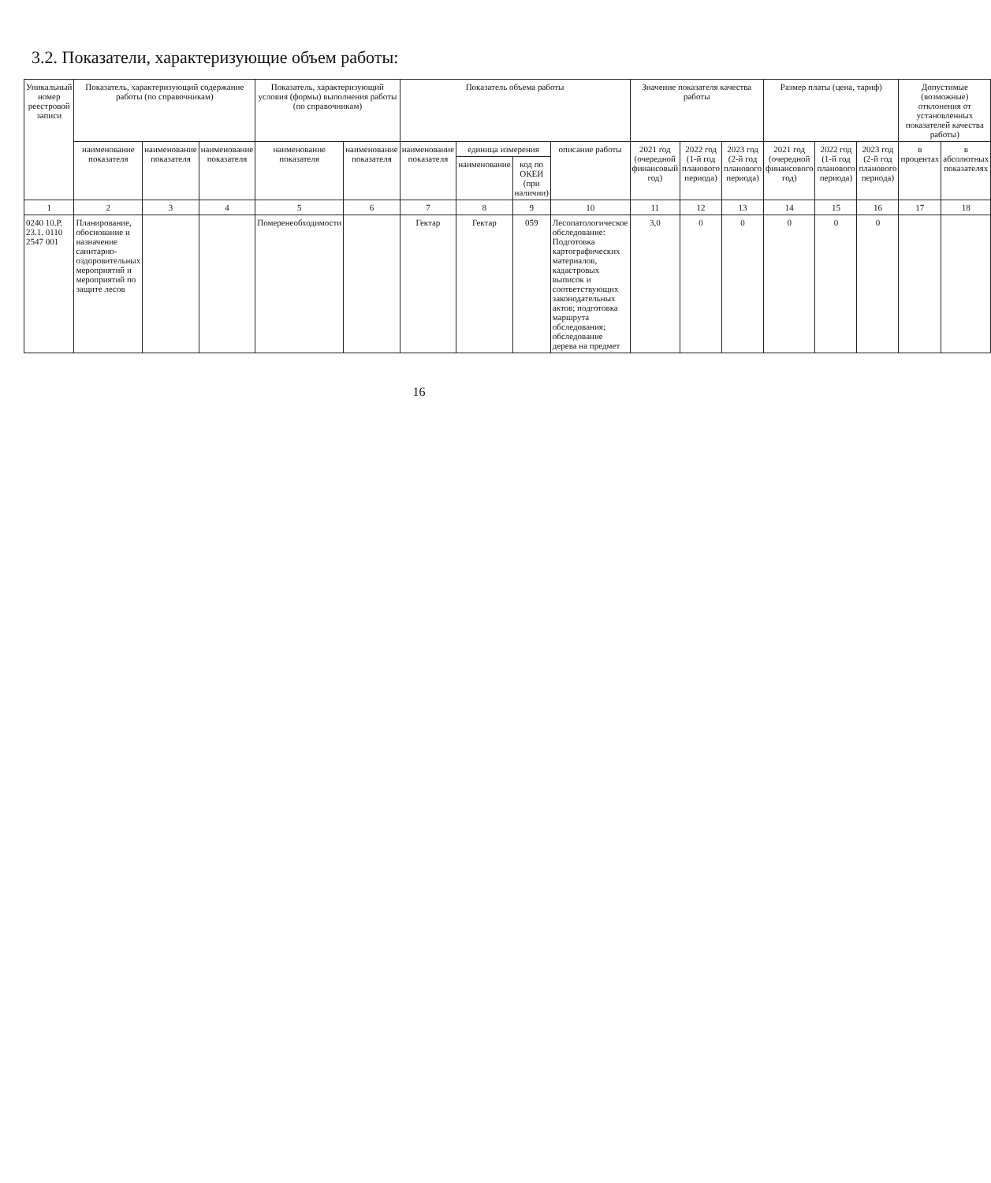3.2. Показатели, характеризующие объем работы:
| Уникальный номер реестровой записи | Показатель, характеризующий содержание работы (по справочникам) | | | Показатель, характеризующий условия (формы) выполнения работы (по справочникам) | | Показатель объема работы | | | | Значение показателя качества работы | | | Размер платы (цена, тариф) | | | Допустимые (возможные) отклонения от установленных показателей качества работы) | |
| --- | --- | --- | --- | --- | --- | --- | --- | --- | --- | --- | --- | --- | --- | --- | --- | --- | --- |
| | наименование показателя | наименование показателя | наименование показателя | наименование показателя | наименование показателя | наименование показателя | единица измерения | | описание работы | 2021 год (очередной финансовый год) | 2022 год (1-й год планового периода) | 2023 год (2-й год планового периода) | 2021 год (очередной финансового год) | 2022 год (1-й год планового периода) | 2023 год (2-й год планового периода) | в процентах | в абсолютных показателях |
| | | | | | | | наименование | код по ОКЕИ (при наличии) | | | | | | | | | |
| 1 | 2 | 3 | 4 | 5 | 6 | 7 | 8 | 9 | 10 | 11 | 12 | 13 | 14 | 15 | 16 | 17 | 18 |
| 0240 10.Р. 23.1. 0110 2547 001 | Планирование, обоснование и назначение санитарно-оздоровительных мероприятий и мероприятий по защите лесов | | | Померенеобходимости | | Гектар | Гектар | 059 | Лесопатологическое обследование: Подготовка картографических материалов, кадастровых выписок и соответствующих законодательных актов; подготовка маршрута обследования; обследование дерева на предмет | 3,0 | 0 | 0 | 0 | 0 | 0 | | |
16